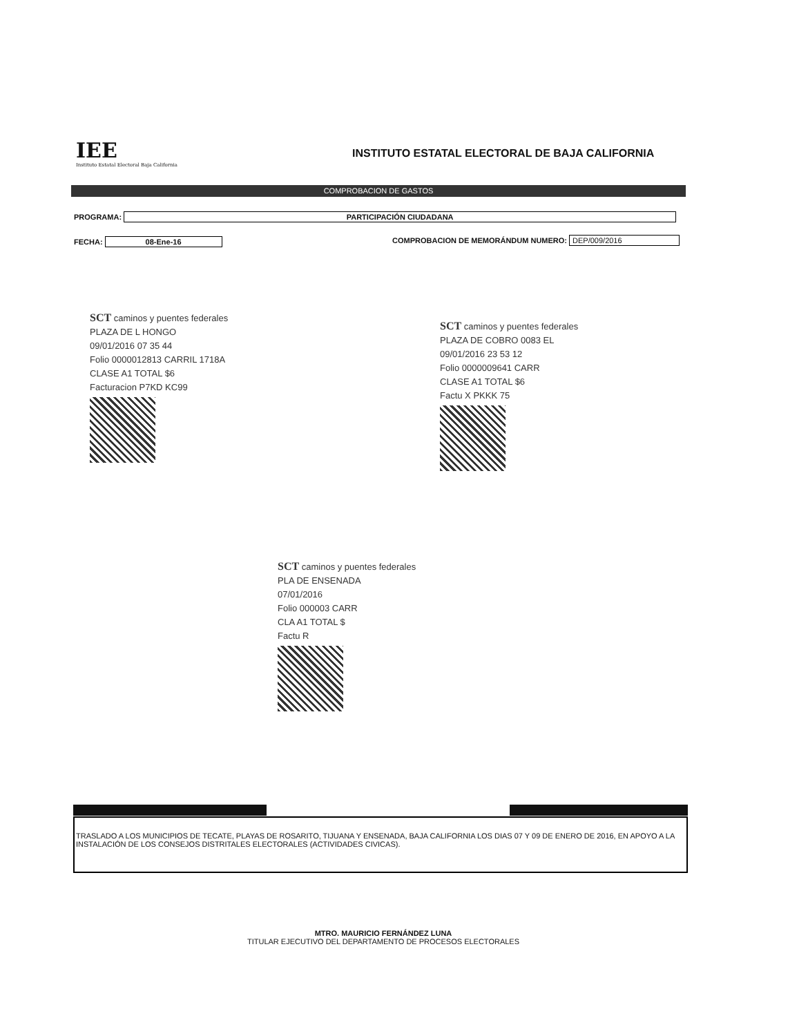IEE
Instituto Estatal Electoral Baja California
INSTITUTO ESTATAL ELECTORAL DE BAJA CALIFORNIA
COMPROBACION DE GASTOS
PROGRAMA: PARTICIPACIÓN CIUDADANA
FECHA: 08-Ene-16
COMPROBACION DE MEMORÁNDUM NUMERO: DEP/009/2016
SCT caminos y puentes federales
PLAZA DE L HONGO
09/01/2016 07 35 44
Folio 0000012813 CARRIL 1718A
CLASE A1 TOTAL $6
Facturacion P7KD KC99
SCT caminos y puentes federales
PLAZA DE COBRO 0083 EL
09/01/2016 23 53 12
Folio 0000009641 CARR
CLASE A1 TOTAL $6
Factu X PKKK 75
SCT caminos y puentes federales
PLA DE ENSENADA
07/01/2016
Folio 000003 CARR
CLA A1 TOTAL $
Factu R
TRASLADO A LOS MUNICIPIOS DE TECATE, PLAYAS DE ROSARITO, TIJUANA Y ENSENADA, BAJA CALIFORNIA LOS DIAS 07 Y 09 DE ENERO DE 2016, EN APOYO A LA INSTALACIÓN DE LOS CONSEJOS DISTRITALES ELECTORALES (ACTIVIDADES CIVICAS).
MTRO. MAURICIO FERNÁNDEZ LUNA
TITULAR EJECUTIVO DEL DEPARTAMENTO DE PROCESOS ELECTORALES